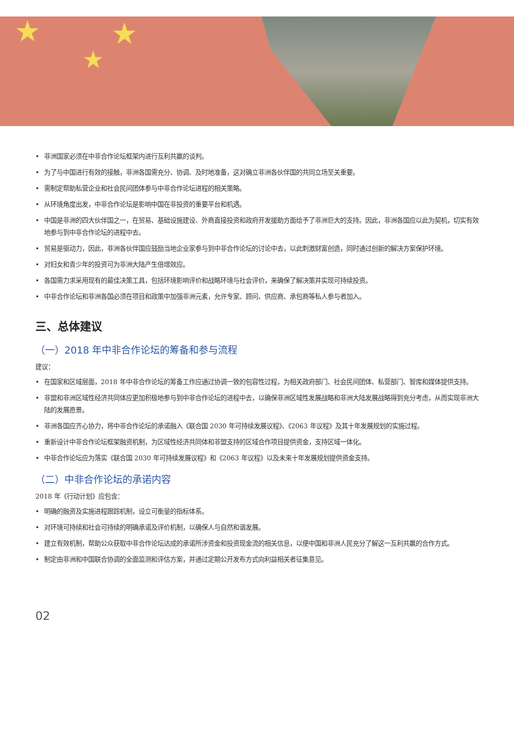★ ★
★
• 非洲国家必须在中非合作论坛框架内进行互利共赢的谈判。
• 为了与中国进行有效的接触，非洲各国需充分、协调、及时地准备，这对确立非洲各伙伴国的共同立场至关重要。
• 需制定帮助私营企业和社会民间团体参与中非合作论坛进程的相关策略。
• 从环境角度出发，中非合作论坛是影响中国在非投资的重要平台和机遇。
• 中国是非洲的四大伙伴国之一，在贸易、基础设施建设、外商直接投资和政府开发援助方面给予了非洲巨大的支持。因此，非洲各国应以此为契机，切实有效地参与到中非合作论坛的进程中去。
• 贸易是驱动力，因此，非洲各伙伴国应鼓励当地企业家参与到中非合作论坛的讨论中去，以此刺激财富创造，同时通过创新的解决方案保护环境。
• 对妇女和青少年的投资可为非洲大陆产生倍增效应。
• 各国需力求采用现有的最佳决策工具，包括环境影响评价和战略环境与社会评价，来确保了解决策并实现可持续投资。
• 中非合作论坛和非洲各国必须在项目和政策中加强非洲元素，允许专家、顾问、供应商、承包商等私人参与者加入。
三、总体建议
（一）2018 年中非合作论坛的筹备和参与流程
建议：
• 在国家和区域层面，2018 年中非合作论坛的筹备工作应通过协调一致的包容性过程，为相关政府部门、社会民间团体、私营部门、智库和媒体提供支持。
• 非盟和非洲区域性经济共同体应更加积极地参与到中非合作论坛的进程中去，以确保非洲区域性发展战略和非洲大陆发展战略得到充分考虑，从而实现非洲大陆的发展愿景。
• 非洲各国应齐心协力，将中非合作论坛的承诺融入《联合国 2030 年可持续发展议程》、《2063 年议程》及其十年发展规划的实施过程。
• 重新设计中非合作论坛框架融资机制，为区域性经济共同体和非盟支持的区域合作项目提供资金，支持区域一体化。
• 中非合作论坛应为落实《联合国 2030 年可持续发展议程》和《2063 年议程》以及未来十年发展规划提供资金支持。
（二）中非合作论坛的承诺内容
2018 年《行动计划》应包含：
• 明确的融资及实施进程跟踪机制，设立可衡量的指标体系。
• 对环境可持续和社会可持续的明确承诺及评价机制，以确保人与自然和谐发展。
• 建立有效机制，帮助公众获取中非合作论坛达成的承诺所涉资金和投资现金流的相关信息，以便中国和非洲人民充分了解这一互利共赢的合作方式。
• 制定由非洲和中国联合协调的全面监测和评估方案，并通过定期公开发布方式向利益相关者征集意见。
02